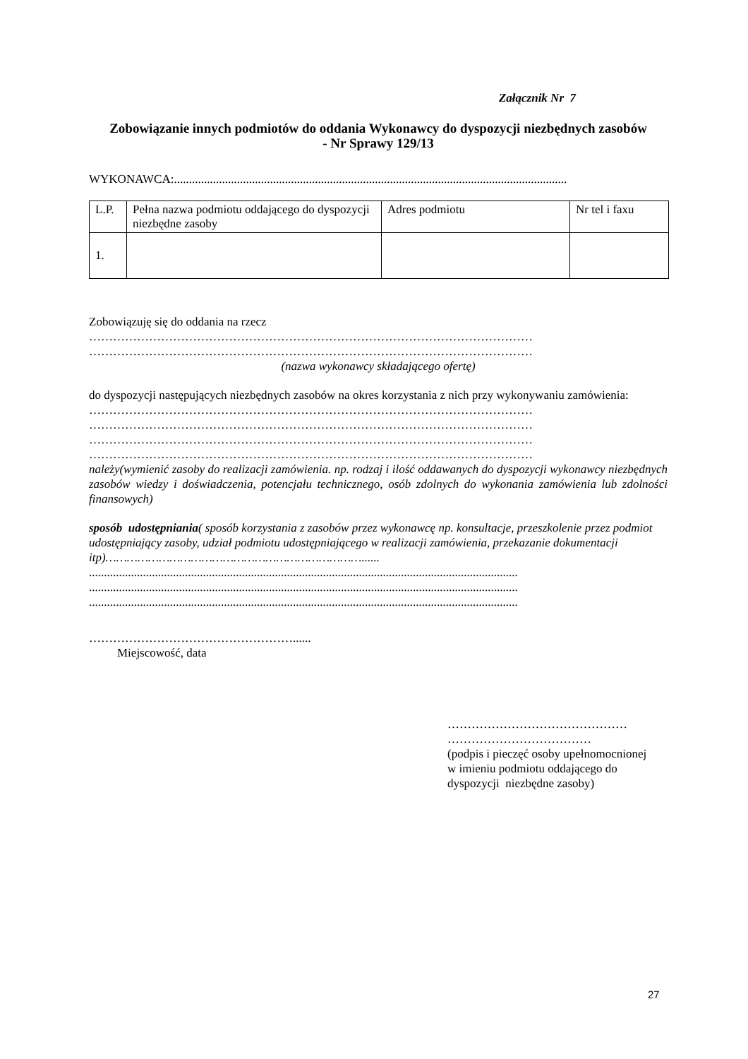Załącznik Nr 7
Zobowiązanie innych podmiotów do oddania Wykonawcy do dyspozycji niezbędnych zasobów
- Nr Sprawy 129/13
WYKONAWCA:...................................................................................................................................
| L.P. | Pełna nazwa podmiotu oddającego do dyspozycji niezbędne zasoby | Adres podmiotu | Nr tel i faxu |
| 1. | | | |
Zobowiązuję się do oddania na rzecz
…………………………………………………………………………………………………
…………………………………………………………………………………………………
(nazwa wykonawcy składającego ofertę)
do dyspozycji następujących niezbędnych zasobów na okres korzystania z nich przy wykonywaniu zamówienia:
…………………………………………………………………………………………………
…………………………………………………………………………………………………
…………………………………………………………………………………………………
…………………………………………………………………………………………………
należy(wymienić zasoby do realizacji zamówienia. np. rodzaj i ilość oddawanych do dyspozycji wykonawcy niezbędnych zasobów wiedzy i doświadczenia, potencjału technicznego, osób zdolnych do wykonania zamówienia lub zdolności finansowych)
sposób udostępniania( sposób korzystania z zasobów przez wykonawcę np. konsultacje, przeszkolenie przez podmiot udostępniający zasoby, udział podmiotu udostępniającego w realizacji zamówienia, przekazanie dokumentacji itp)………………………………………………………………......
...............................................................................................................................................
...............................................................................................................................................
...............................................................................................................................................
……………………………………………......
Miejscowość, data
………………………………………
………………………………
(podpis i pieczęć osoby upełnomocnionej
w imieniu podmiotu oddającego do dyspozycji niezbędne zasoby)
27